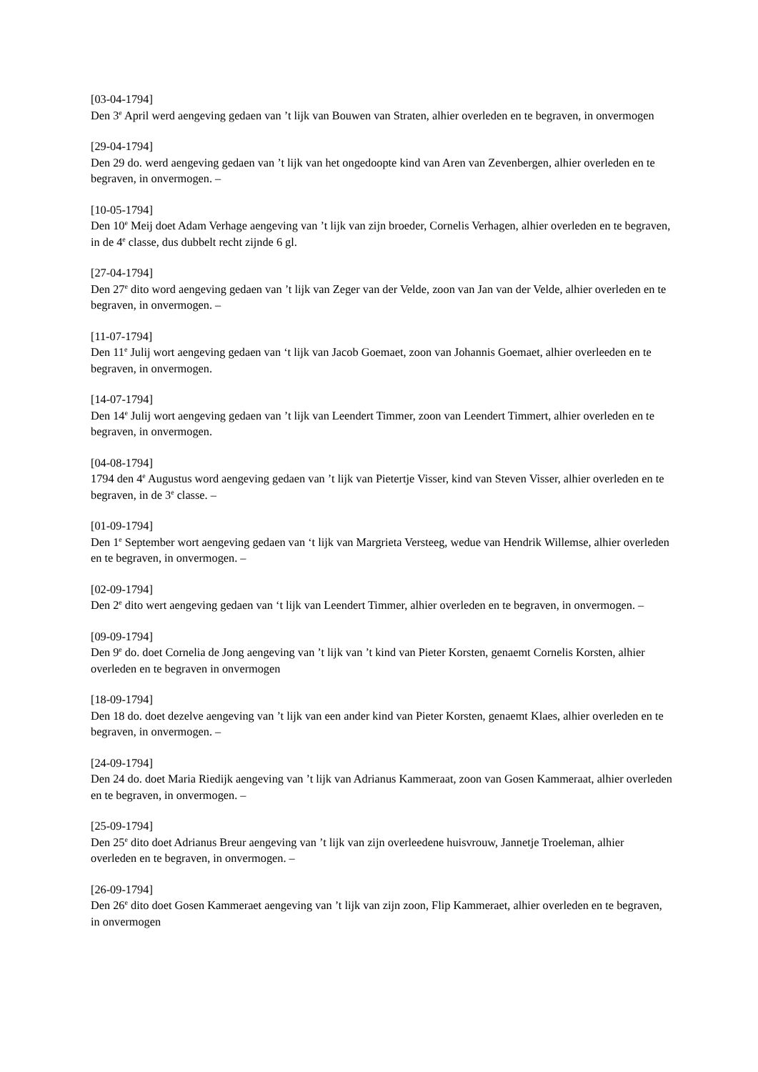[03-04-1794]
Den 3<sup>e</sup> April werd aengeving gedaen van ’t lijk van Bouwen van Straten, alhier overleden en te begraven, in onvermogen
[29-04-1794]
Den 29 do. werd aengeving gedaen van ’t lijk van het ongedoopte kind van Aren van Zevenbergen, alhier overleden en te begraven, in onvermogen. –
[10-05-1794]
Den 10<sup>e</sup> Meij doet Adam Verhage aengeving van ’t lijk van zijn broeder, Cornelis Verhagen, alhier overleden en te begraven, in de 4<sup>e</sup> classe, dus dubbelt recht zijnde 6 gl.
[27-04-1794]
Den 27<sup>e</sup> dito word aengeving gedaen van ’t lijk van Zeger van der Velde, zoon van Jan van der Velde, alhier overleden en te begraven, in onvermogen. –
[11-07-1794]
Den 11<sup>e</sup> Julij wort aengeving gedaen van ‘t lijk van Jacob Goemaet, zoon van Johannis Goemaet, alhier overleeden en te begraven, in onvermogen.
[14-07-1794]
Den 14<sup>e</sup> Julij wort aengeving gedaen van ’t lijk van Leendert Timmer, zoon van Leendert Timmert, alhier overleden en te begraven, in onvermogen.
[04-08-1794]
1794 den 4<sup>e</sup> Augustus word aengeving gedaen van ’t lijk van Pietertje Visser, kind van Steven Visser, alhier overleden en te begraven, in de 3<sup>e</sup> classe. –
[01-09-1794]
Den 1<sup>e</sup> September wort aengeving gedaen van ‘t lijk van Margrieta Versteeg, wedue van Hendrik Willemse, alhier overleden en te begraven, in onvermogen. –
[02-09-1794]
Den 2<sup>e</sup> dito wert aengeving gedaen van ‘t lijk van Leendert Timmer, alhier overleden en te begraven, in onvermogen. –
[09-09-1794]
Den 9<sup>e</sup> do. doet Cornelia de Jong aengeving van ’t lijk van ’t kind van Pieter Korsten, genaemt Cornelis Korsten, alhier overleden en te begraven in onvermogen
[18-09-1794]
Den 18 do. doet dezelve aengeving van ’t lijk van een ander kind van Pieter Korsten, genaemt Klaes, alhier overleden en te begraven, in onvermogen. –
[24-09-1794]
Den 24 do. doet Maria Riedijk aengeving van ’t lijk van Adrianus Kammeraat, zoon van Gosen Kammeraat, alhier overleden en te begraven, in onvermogen. –
[25-09-1794]
Den 25<sup>e</sup> dito doet Adrianus Breur aengeving van ’t lijk van zijn overleedene huisvrouw, Jannetje Troeleman, alhier overleden en te begraven, in onvermogen. –
[26-09-1794]
Den 26<sup>e</sup> dito doet Gosen Kammeraet aengeving van ’t lijk van zijn zoon, Flip Kammeraet, alhier overleden en te begraven, in onvermogen